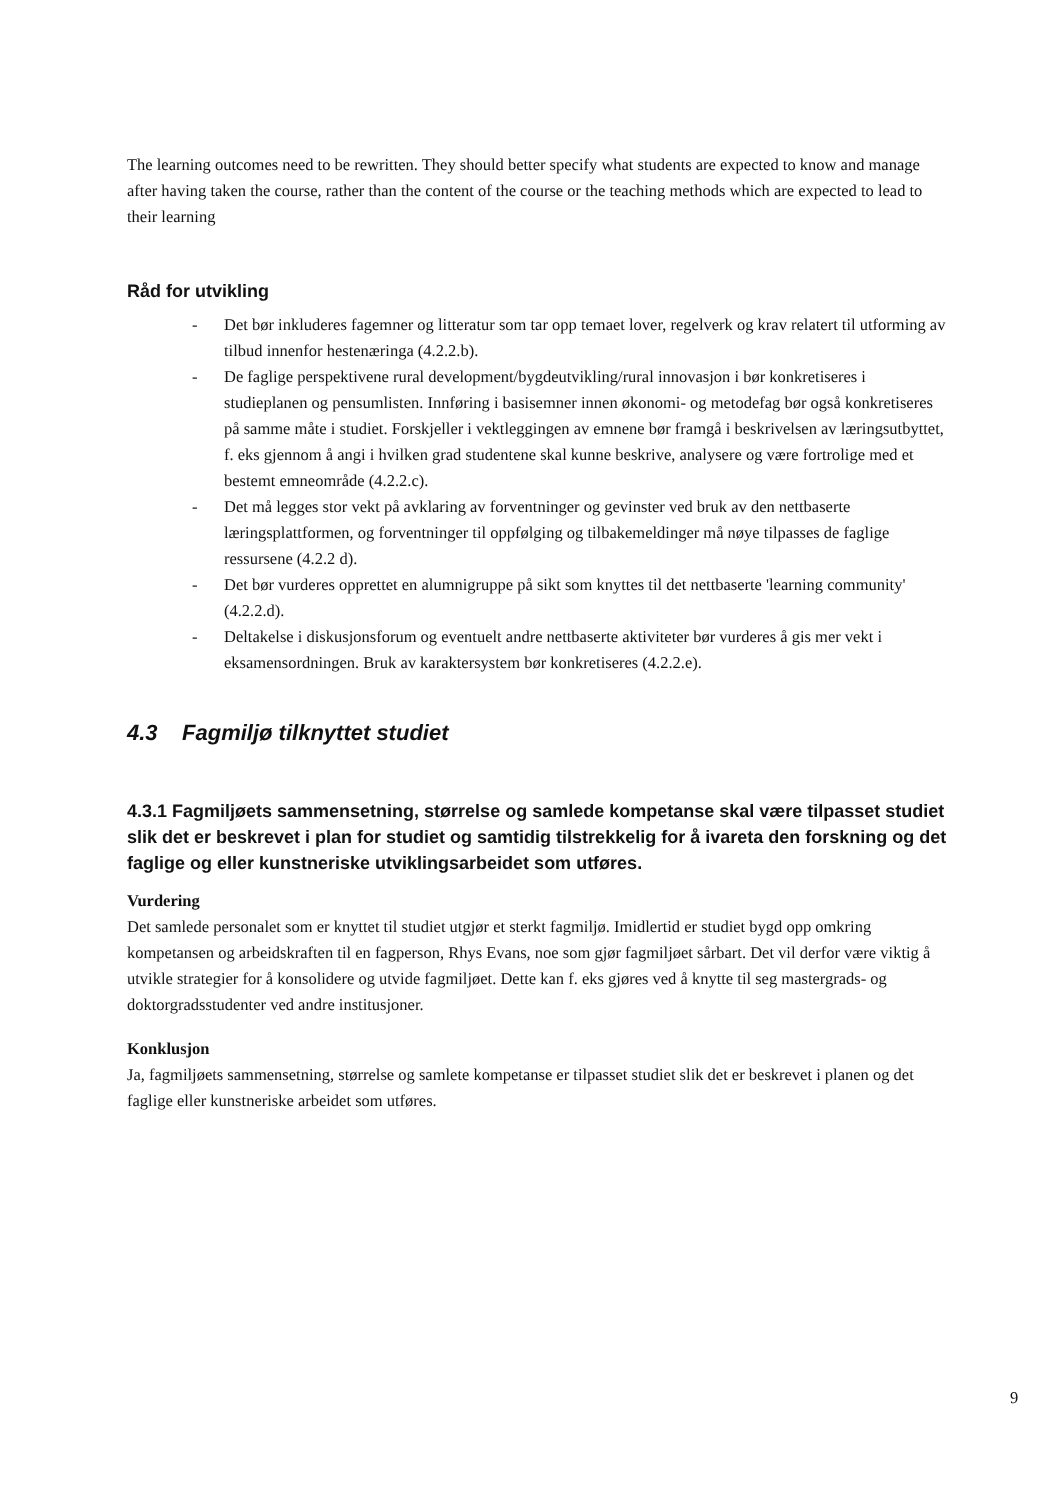The learning outcomes need to be rewritten. They should better specify what students are expected to know and manage after having taken the course, rather than the content of the course or the teaching methods which are expected to lead to their learning
Råd for utvikling
- Det bør inkluderes fagemner og litteratur som tar opp temaet lover, regelverk og krav relatert til utforming av tilbud innenfor hestenæringa (4.2.2.b).
- De faglige perspektivene rural development/bygdeutvikling/rural innovasjon i bør konkretiseres i studieplanen og pensumlisten. Innføring i basisemner innen økonomi- og metodefag bør også konkretiseres på samme måte i studiet. Forskjeller i vektleggingen av emnene bør framgå i beskrivelsen av læringsutbyttet, f. eks gjennom å angi i hvilken grad studentene skal kunne beskrive, analysere og være fortrolige med et bestemt emneområde (4.2.2.c).
- Det må legges stor vekt på avklaring av forventninger og gevinster ved bruk av den nettbaserte læringsplattformen, og forventninger til oppfølging og tilbakemeldinger må nøye tilpasses de faglige ressursene (4.2.2 d).
- Det bør vurderes opprettet en alumnigruppe på sikt som knyttes til det nettbaserte 'learning community' (4.2.2.d).
- Deltakelse i diskusjonsforum og eventuelt andre nettbaserte aktiviteter bør vurderes å gis mer vekt i eksamensordningen. Bruk av karaktersystem bør konkretiseres (4.2.2.e).
4.3 Fagmiljø tilknyttet studiet
4.3.1 Fagmiljøets sammensetning, størrelse og samlede kompetanse skal være tilpasset studiet slik det er beskrevet i plan for studiet og samtidig tilstrekkelig for å ivareta den forskning og det faglige og eller kunstneriske utviklingsarbeidet som utføres.
Vurdering
Det samlede personalet som er knyttet til studiet utgjør et sterkt fagmiljø. Imidlertid er studiet bygd opp omkring kompetansen og arbeidskraften til en fagperson, Rhys Evans, noe som gjør fagmiljøet sårbart. Det vil derfor være viktig å utvikle strategier for å konsolidere og utvide fagmiljøet. Dette kan f. eks gjøres ved å knytte til seg mastergrads- og doktorgradsstudenter ved andre institusjoner.
Konklusjon
Ja, fagmiljøets sammensetning, størrelse og samlete kompetanse er tilpasset studiet slik det er beskrevet i planen og det faglige eller kunstneriske arbeidet som utføres.
9